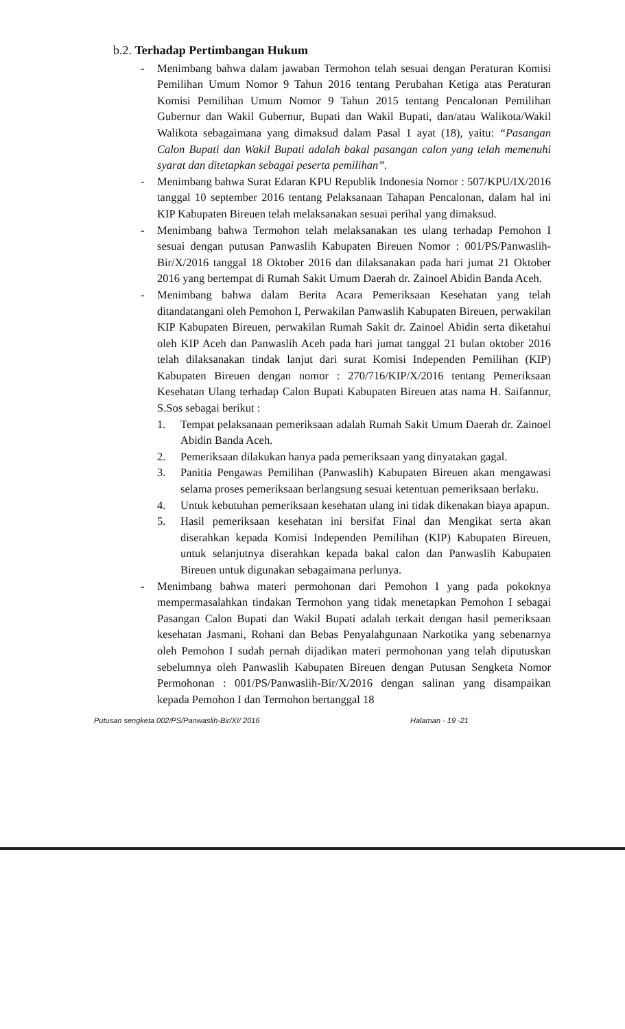b.2. Terhadap Pertimbangan Hukum
- Menimbang bahwa dalam jawaban Termohon telah sesuai dengan Peraturan Komisi Pemilihan Umum Nomor 9 Tahun 2016 tentang Perubahan Ketiga atas Peraturan Komisi Pemilihan Umum Nomor 9 Tahun 2015 tentang Pencalonan Pemilihan Gubernur dan Wakil Gubernur, Bupati dan Wakil Bupati, dan/atau Walikota/Wakil Walikota sebagaimana yang dimaksud dalam Pasal 1 ayat (18), yaitu: “Pasangan Calon Bupati dan Wakil Bupati adalah bakal pasangan calon yang telah memenuhi syarat dan ditetapkan sebagai peserta pemilihan”.
- Menimbang bahwa Surat Edaran KPU Republik Indonesia Nomor : 507/KPU/IX/2016 tanggal 10 september 2016 tentang Pelaksanaan Tahapan Pencalonan, dalam hal ini KIP Kabupaten Bireuen telah melaksanakan sesuai perihal yang dimaksud.
- Menimbang bahwa Termohon telah melaksanakan tes ulang terhadap Pemohon I sesuai dengan putusan Panwaslih Kabupaten Bireuen Nomor : 001/PS/Panwaslih-Bir/X/2016 tanggal 18 Oktober 2016 dan dilaksanakan pada hari jumat 21 Oktober 2016 yang bertempat di Rumah Sakit Umum Daerah dr. Zainoel Abidin Banda Aceh.
- Menimbang bahwa dalam Berita Acara Pemeriksaan Kesehatan yang telah ditandatangani oleh Pemohon I, Perwakilan Panwaslih Kabupaten Bireuen, perwakilan KIP Kabupaten Bireuen, perwakilan Rumah Sakit dr. Zainoel Abidin serta diketahui oleh KIP Aceh dan Panwaslih Aceh pada hari jumat tanggal 21 bulan oktober 2016 telah dilaksanakan tindak lanjut dari surat Komisi Independen Pemilihan (KIP) Kabupaten Bireuen dengan nomor : 270/716/KIP/X/2016 tentang Pemeriksaan Kesehatan Ulang terhadap Calon Bupati Kabupaten Bireuen atas nama H. Saifannur, S.Sos sebagai berikut :
1. Tempat pelaksanaan pemeriksaan adalah Rumah Sakit Umum Daerah dr. Zainoel Abidin Banda Aceh.
2. Pemeriksaan dilakukan hanya pada pemeriksaan yang dinyatakan gagal.
3. Panitia Pengawas Pemilihan (Panwaslih) Kabupaten Bireuen akan mengawasi selama proses pemeriksaan berlangsung sesuai ketentuan pemeriksaan berlaku.
4. Untuk kebutuhan pemeriksaan kesehatan ulang ini tidak dikenakan biaya apapun.
5. Hasil pemeriksaan kesehatan ini bersifat Final dan Mengikat serta akan diserahkan kepada Komisi Independen Pemilihan (KIP) Kabupaten Bireuen, untuk selanjutnya diserahkan kepada bakal calon dan Panwaslih Kabupaten Bireuen untuk digunakan sebagaimana perlunya.
- Menimbang bahwa materi permohonan dari Pemohon I yang pada pokoknya mempermasalahkan tindakan Termohon yang tidak menetapkan Pemohon I sebagai Pasangan Calon Bupati dan Wakil Bupati adalah terkait dengan hasil pemeriksaan kesehatan Jasmani, Rohani dan Bebas Penyalahgunaan Narkotika yang sebenarnya oleh Pemohon I sudah pernah dijadikan materi permohonan yang telah diputuskan sebelumnya oleh Panwaslih Kabupaten Bireuen dengan Putusan Sengketa Nomor Permohonan : 001/PS/Panwaslih-Bir/X/2016 dengan salinan yang disampaikan kepada Pemohon I dan Termohon bertanggal 18
Putusan sengketa 002/PS/Panwaslih-Bir/XI/ 2016 Halaman - 19 -21